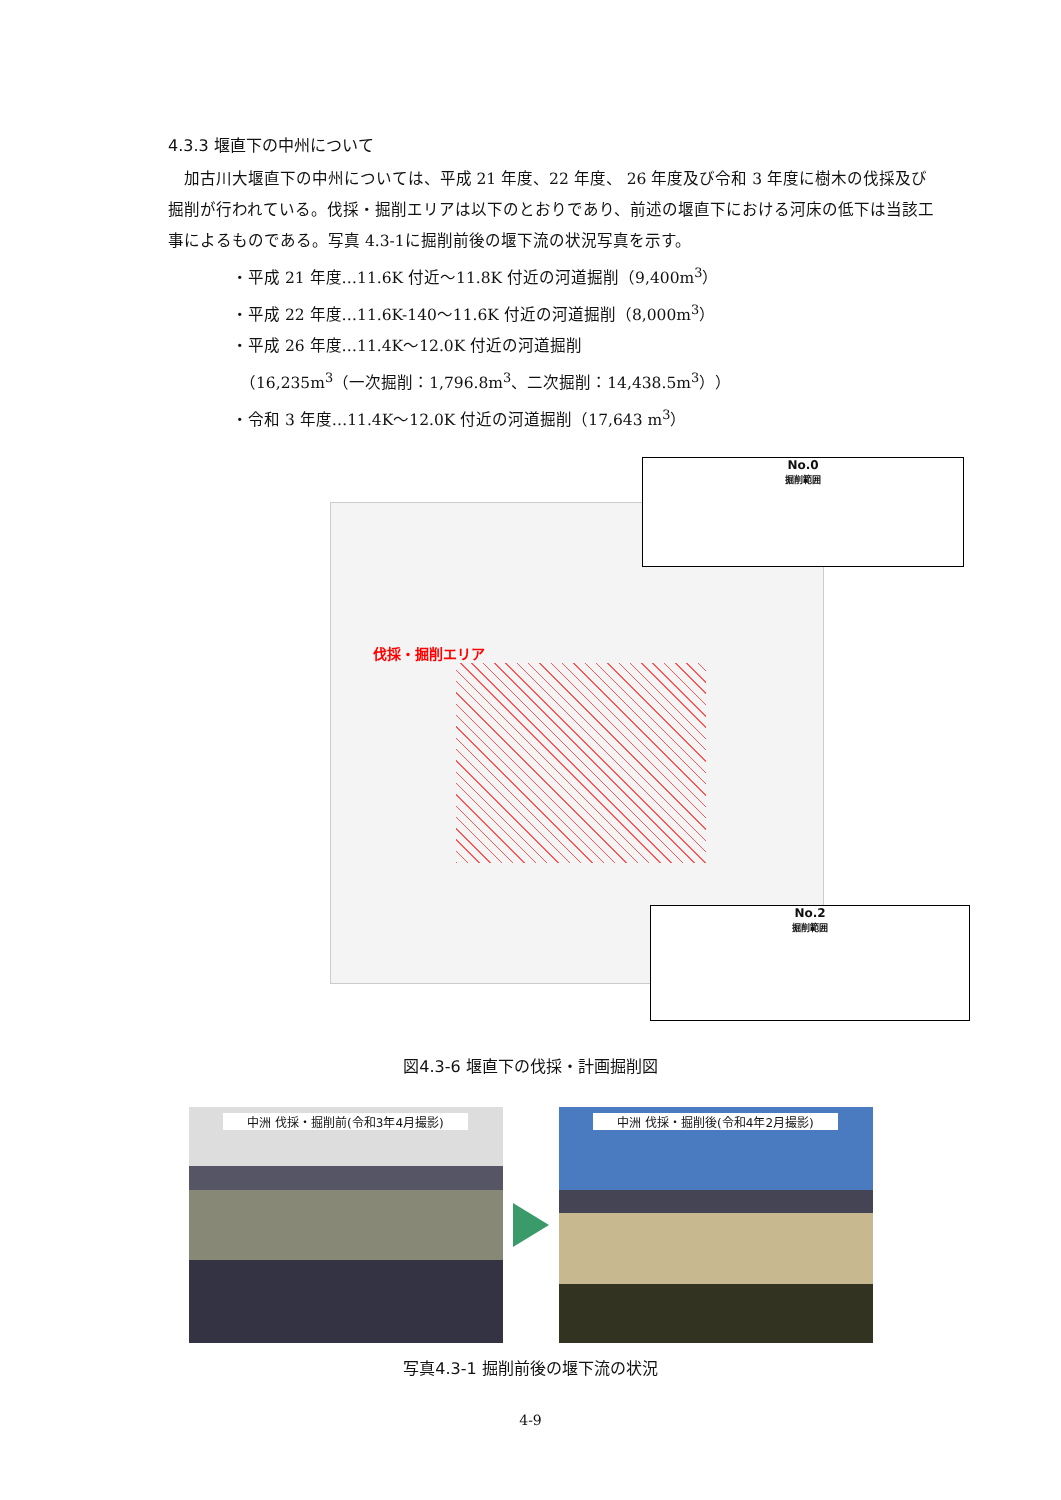4.3.3 堰直下の中州について
加古川大堰直下の中州については、平成 21 年度、22 年度、 26 年度及び令和 3 年度に樹木の伐採及び掘削が行われている。伐採・掘削エリアは以下のとおりであり、前述の堰直下における河床の低下は当該工事によるものである。写真 4.3-1に掘削前後の堰下流の状況写真を示す。
・平成 21 年度…11.6K 付近～11.8K 付近の河道掘削（9,400m<sup>3</sup>）
・平成 22 年度…11.6K-140～11.6K 付近の河道掘削（8,000m<sup>3</sup>）
・平成 26 年度…11.4K～12.0K 付近の河道掘削
　（16,235m<sup>3</sup>（一次掘削：1,796.8m<sup>3</sup>、二次掘削：14,438.5m<sup>3</sup>））
・令和 3 年度…11.4K～12.0K 付近の河道掘削（17,643 m<sup>3</sup>）
伐採・掘削エリア
No.0
掘削範囲
No.2
掘削範囲
図4.3-6 堰直下の伐採・計画掘削図
中洲 伐採・掘削前(令和3年4月撮影) 中洲 伐採・掘削後(令和4年2月撮影)
写真4.3-1 掘削前後の堰下流の状況
4-9